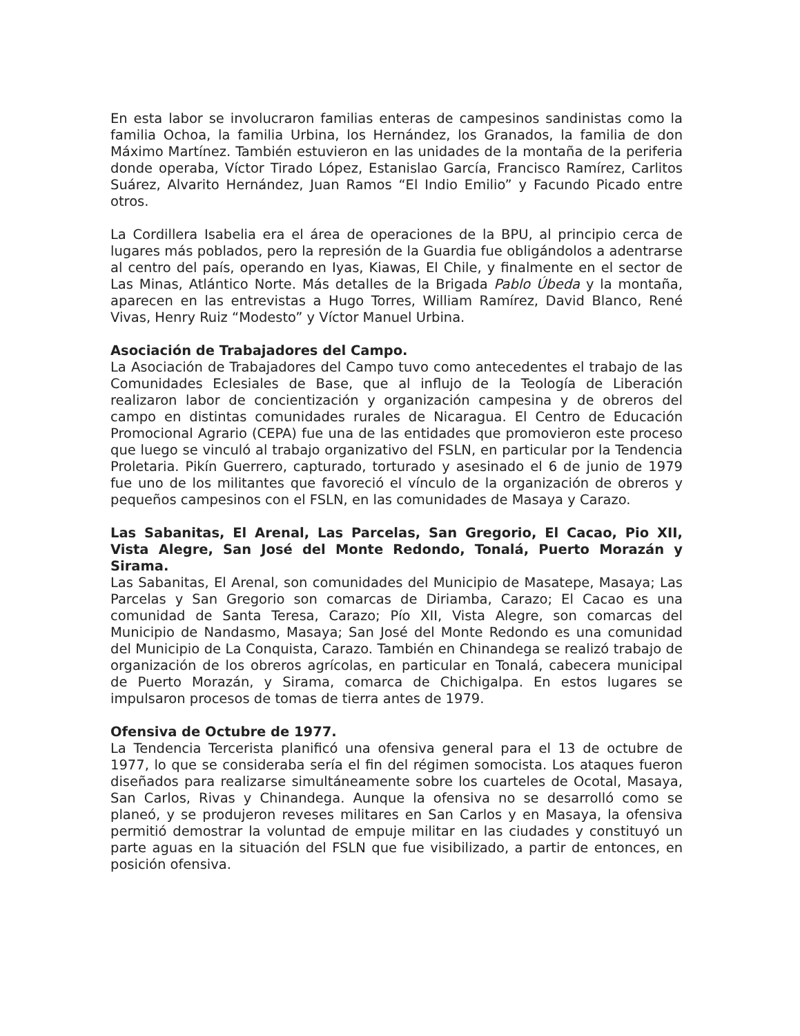En esta labor se involucraron familias enteras de campesinos sandinistas como la familia Ochoa, la familia Urbina, los Hernández, los Granados, la familia de don Máximo Martínez. También estuvieron en las unidades de la montaña de la periferia donde operaba, Víctor Tirado López, Estanislao García, Francisco Ramírez, Carlitos Suárez, Alvarito Hernández, Juan Ramos “El Indio Emilio” y Facundo Picado entre otros.
La Cordillera Isabelia era el área de operaciones de la BPU, al principio cerca de lugares más poblados, pero la represión de la Guardia fue obligándolos a adentrarse al centro del país, operando en Iyas, Kiawas, El Chile, y finalmente en el sector de Las Minas, Atlántico Norte. Más detalles de la Brigada Pablo Úbeda y la montaña, aparecen en las entrevistas a Hugo Torres, William Ramírez, David Blanco, René Vivas, Henry Ruiz “Modesto” y Víctor Manuel Urbina.
Asociación de Trabajadores del Campo.
La Asociación de Trabajadores del Campo tuvo como antecedentes el trabajo de las Comunidades Eclesiales de Base, que al influjo de la Teología de Liberación realizaron labor de concientización y organización campesina y de obreros del campo en distintas comunidades rurales de Nicaragua. El Centro de Educación Promocional Agrario (CEPA) fue una de las entidades que promovieron este proceso que luego se vinculó al trabajo organizativo del FSLN, en particular por la Tendencia Proletaria. Pikín Guerrero, capturado, torturado y asesinado el 6 de junio de 1979 fue uno de los militantes que favoreció el vínculo de la organización de obreros y pequeños campesinos con el FSLN, en las comunidades de Masaya y Carazo.
Las Sabanitas, El Arenal, Las Parcelas, San Gregorio, El Cacao, Pio XII, Vista Alegre, San José del Monte Redondo, Tonalá, Puerto Morazán y Sirama.
Las Sabanitas, El Arenal, son comunidades del Municipio de Masatepe, Masaya; Las Parcelas y San Gregorio son comarcas de Diriamba, Carazo; El Cacao es una comunidad de Santa Teresa, Carazo; Pío XII, Vista Alegre, son comarcas del Municipio de Nandasmo, Masaya; San José del Monte Redondo es una comunidad del Municipio de La Conquista, Carazo. También en Chinandega se realizó trabajo de organización de los obreros agrícolas, en particular en Tonalá, cabecera municipal de Puerto Morazán, y Sirama, comarca de Chichigalpa. En estos lugares se impulsaron procesos de tomas de tierra antes de 1979.
Ofensiva de Octubre de 1977.
La Tendencia Tercerista planificó una ofensiva general para el 13 de octubre de 1977, lo que se consideraba sería el fin del régimen somocista. Los ataques fueron diseñados para realizarse simultáneamente sobre los cuarteles de Ocotal, Masaya, San Carlos, Rivas y Chinandega. Aunque la ofensiva no se desarrolló como se planeó, y se produjeron reveses militares en San Carlos y en Masaya, la ofensiva permitió demostrar la voluntad de empuje militar en las ciudades y constituyó un parte aguas en la situación del FSLN que fue visibilizado, a partir de entonces, en posición ofensiva.